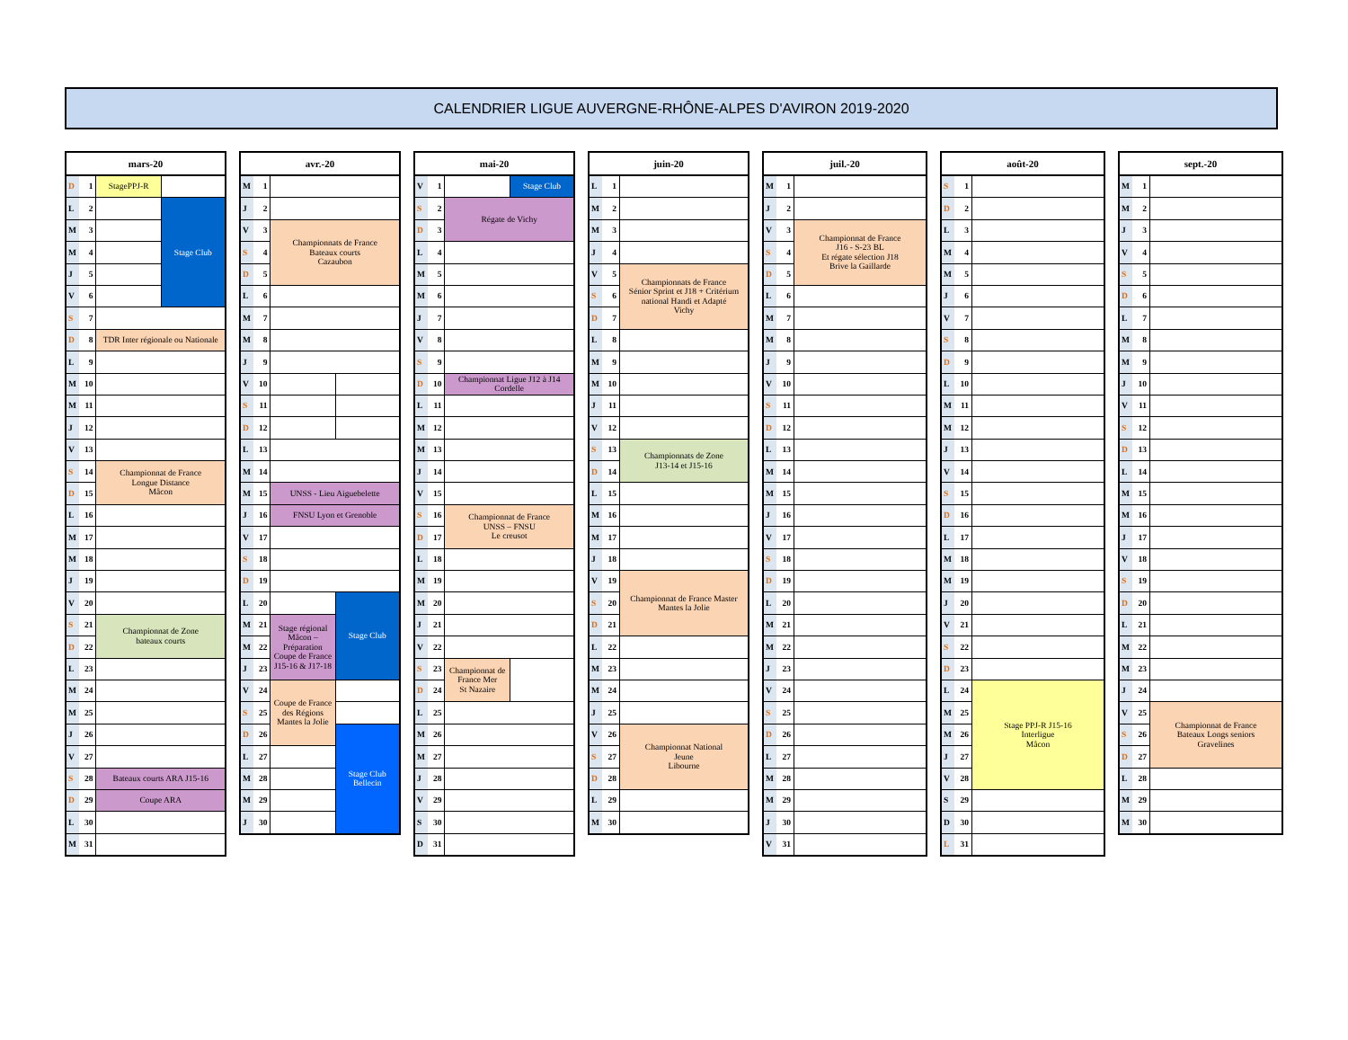CALENDRIER LIGUE AUVERGNE-RHÔNE-ALPES D'AVIRON 2019-2020
| mars-20 | | | |
| --- | --- | --- | --- |
| D | 1 | StagePPJ-R | |
| L | 2 | | Stage Club |
| M | 3 | | |
| M | 4 | | |
| J | 5 | | |
| V | 6 | | |
| S | 7 | | |
| D | 8 | TDR Inter régionale ou Nationale | |
| L | 9 | | |
| M | 10 | | |
| M | 11 | | |
| J | 12 | | |
| V | 13 | | |
| S | 14 | Championnat de France Longue Distance Mâcon | |
| D | 15 | | |
| L | 16 | | |
| M | 17 | | |
| M | 18 | | |
| J | 19 | | |
| V | 20 | | |
| S | 21 | Championnat de Zone bateaux courts | |
| D | 22 | | |
| L | 23 | | |
| M | 24 | | |
| M | 25 | | |
| J | 26 | | |
| V | 27 | | |
| S | 28 | Bateaux courts ARA J15-16 | |
| D | 29 | Coupe ARA | |
| L | 30 | | |
| M | 31 | | |
| avr.-20 | | | |
| --- | --- | --- | --- |
| M | 1 | | |
| J | 2 | | |
| V | 3 | Championnats de France Bateaux courts Cazaubon | |
| S | 4 | | |
| D | 5 | | |
| L | 6 | | |
| M | 7 | | |
| M | 8 | | |
| J | 9 | | |
| V | 10 | | |
| S | 11 | | |
| D | 12 | | |
| L | 13 | | |
| M | 14 | | |
| M | 15 | UNSS - Lieu Aiguebelette | |
| J | 16 | FNSU Lyon et Grenoble | |
| V | 17 | | |
| S | 18 | | |
| D | 19 | | |
| L | 20 | | Stage Club |
| M | 21 | Stage régional Mâcon – Préparation Coupe de France J15-16 & J17-18 | |
| M | 22 | | |
| J | 23 | | |
| V | 24 | Coupe de France des Régions Mantes la Jolie | |
| S | 25 | | |
| D | 26 | | Stage Club Bellecin |
| L | 27 | | |
| M | 28 | | |
| M | 29 | | |
| J | 30 | | |
| mai-20 | | | |
| --- | --- | --- | --- |
| V | 1 | | Stage Club |
| S | 2 | Régate de Vichy | |
| D | 3 | | |
| L | 4 | | |
| M | 5 | | |
| M | 6 | | |
| J | 7 | | |
| V | 8 | | |
| S | 9 | | |
| D | 10 | Championnat Ligue J12 à J14 Cordelle | |
| L | 11 | | |
| M | 12 | | |
| M | 13 | | |
| J | 14 | | |
| V | 15 | | |
| S | 16 | Championnat de France UNSS – FNSU Le creusot | |
| D | 17 | | |
| L | 18 | | |
| M | 19 | | |
| M | 20 | | |
| J | 21 | | |
| V | 22 | | |
| S | 23 | Championnat de France Mer St Nazaire | |
| D | 24 | | |
| L | 25 | | |
| M | 26 | | |
| M | 27 | | |
| J | 28 | | |
| V | 29 | | |
| S | 30 | | |
| D | 31 | | |
| juin-20 | | |
| --- | --- | --- |
| L | 1 | |
| M | 2 | |
| M | 3 | |
| J | 4 | |
| V | 5 | Championnats de France Sénior Sprint et J18 + Critérium national Handi et Adapté Vichy |
| S | 6 | |
| D | 7 | |
| L | 8 | |
| M | 9 | |
| M | 10 | |
| J | 11 | |
| V | 12 | |
| S | 13 | Championnats de Zone J13-14 et J15-16 |
| D | 14 | |
| L | 15 | |
| M | 16 | |
| M | 17 | |
| J | 18 | |
| V | 19 | Championnat de France Master Mantes la Jolie |
| S | 20 | |
| D | 21 | |
| L | 22 | |
| M | 23 | |
| M | 24 | |
| J | 25 | |
| V | 26 | Championnat National Jeune Libourne |
| S | 27 | |
| D | 28 | |
| L | 29 | |
| M | 30 | |
| juil.-20 | | |
| --- | --- | --- |
| M | 1 | |
| J | 2 | |
| V | 3 | Championnat de France J16 - S-23 BL Et régate sélection J18 Brive la Gaillarde |
| S | 4 | |
| D | 5 | |
| L | 6 | |
| M | 7 | |
| M | 8 | |
| J | 9 | |
| V | 10 | |
| S | 11 | |
| D | 12 | |
| L | 13 | |
| M | 14 | |
| M | 15 | |
| J | 16 | |
| V | 17 | |
| S | 18 | |
| D | 19 | |
| L | 20 | |
| M | 21 | |
| M | 22 | |
| J | 23 | |
| V | 24 | |
| S | 25 | |
| D | 26 | |
| L | 27 | |
| M | 28 | |
| M | 29 | |
| J | 30 | |
| V | 31 | |
| août-20 | | |
| --- | --- | --- |
| S | 1 | |
| D | 2 | |
| L | 3 | |
| M | 4 | |
| M | 5 | |
| J | 6 | |
| V | 7 | |
| S | 8 | |
| D | 9 | |
| L | 10 | |
| M | 11 | |
| M | 12 | |
| J | 13 | |
| V | 14 | |
| S | 15 | |
| D | 16 | |
| L | 17 | |
| M | 18 | |
| M | 19 | |
| J | 20 | |
| V | 21 | |
| S | 22 | |
| D | 23 | |
| L | 24 | Stage PPJ-R J15-16 Interligue Mâcon |
| M | 25 | |
| M | 26 | |
| J | 27 | |
| V | 28 | |
| S | 29 | |
| D | 30 | |
| L | 31 | |
| sept.-20 | | |
| --- | --- | --- |
| M | 1 | |
| M | 2 | |
| J | 3 | |
| V | 4 | |
| S | 5 | |
| D | 6 | |
| L | 7 | |
| M | 8 | |
| M | 9 | |
| J | 10 | |
| V | 11 | |
| S | 12 | |
| D | 13 | |
| L | 14 | |
| M | 15 | |
| M | 16 | |
| J | 17 | |
| V | 18 | |
| S | 19 | |
| D | 20 | |
| L | 21 | |
| M | 22 | |
| M | 23 | |
| J | 24 | |
| V | 25 | Championnat de France Bateaux Longs seniors Gravelines |
| S | 26 | |
| D | 27 | |
| L | 28 | |
| M | 29 | |
| M | 30 | |